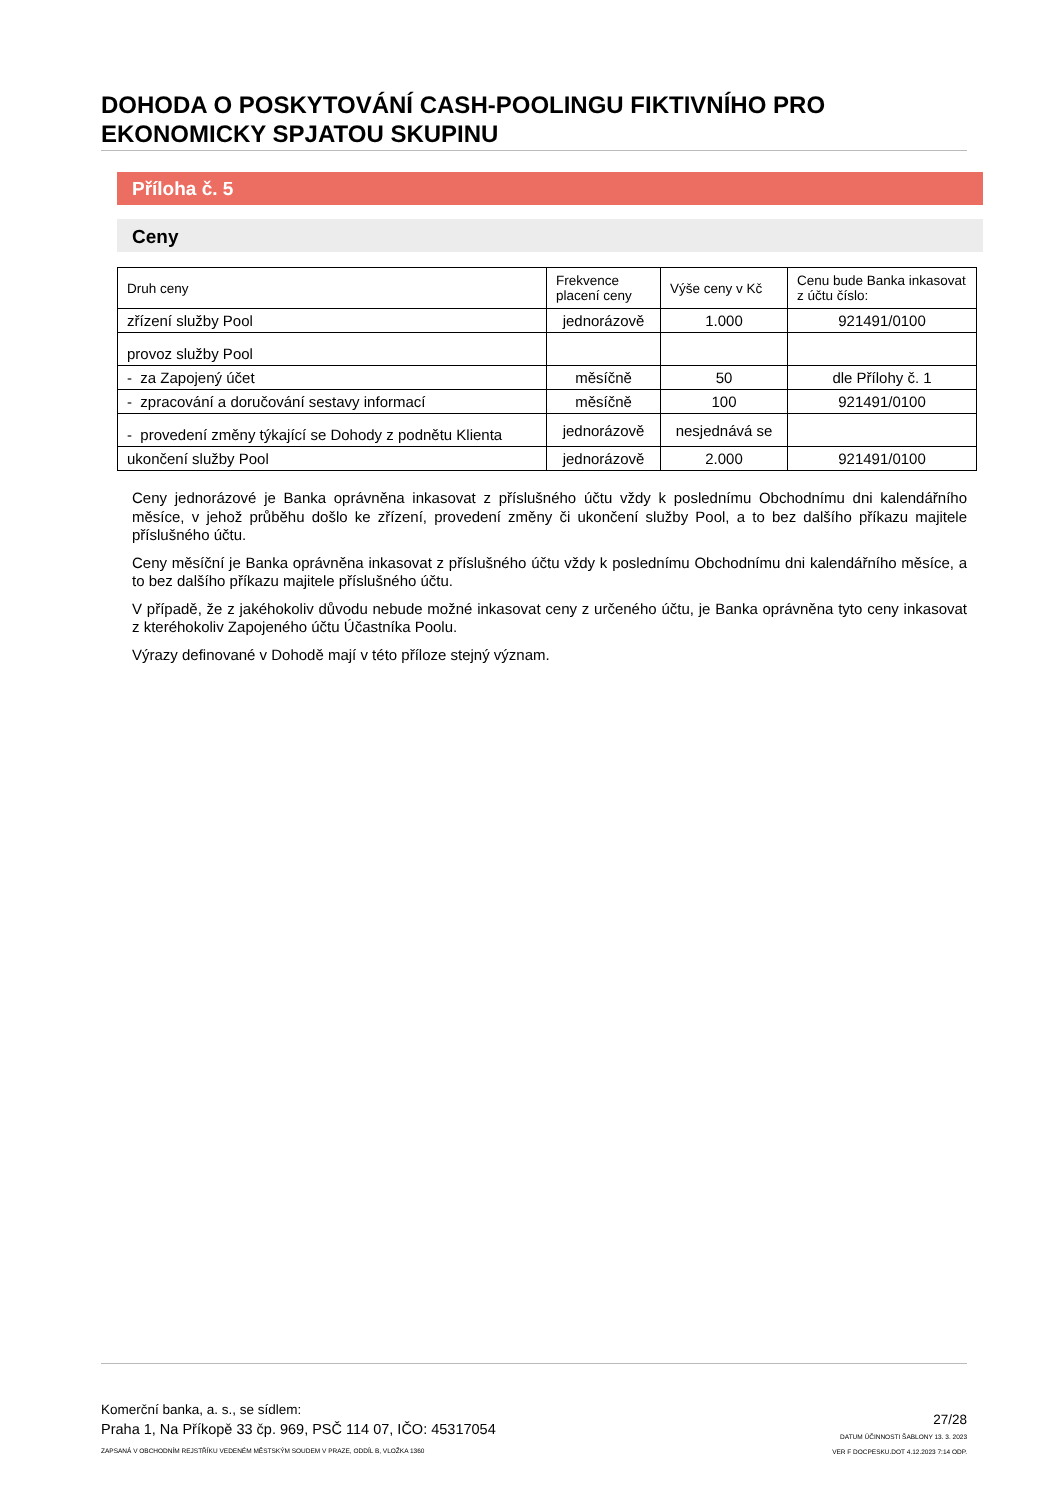DOHODA O POSKYTOVÁNÍ CASH-POOLINGU FIKTIVNÍHO PRO EKONOMICKY SPJATOU SKUPINU
Příloha č. 5
Ceny
| Druh ceny | Frekvence placení ceny | Výše ceny v Kč | Cenu bude Banka inkasovat z účtu číslo: |
| --- | --- | --- | --- |
| zřízení služby Pool | jednorázově | 1.000 | 921491/0100 |
| provoz služby Pool | | | |
| - za Zapojený účet | měsíčně | 50 | dle Přílohy č. 1 |
| - zpracování a doručování sestavy informací | měsíčně | 100 | 921491/0100 |
| - provedení změny týkající se Dohody z podnětu Klienta | jednorázově | nesjednává se | |
| ukončení služby Pool | jednorázově | 2.000 | 921491/0100 |
Ceny jednorázové je Banka oprávněna inkasovat z příslušného účtu vždy k poslednímu Obchodnímu dni kalendářního měsíce, v jehož průběhu došlo ke zřízení, provedení změny či ukončení služby Pool, a to bez dalšího příkazu majitele příslušného účtu.
Ceny měsíční je Banka oprávněna inkasovat z příslušného účtu vždy k poslednímu Obchodnímu dni kalendářního měsíce, a to bez dalšího příkazu majitele příslušného účtu.
V případě, že z jakéhokoliv důvodu nebude možné inkasovat ceny z určeného účtu, je Banka oprávněna tyto ceny inkasovat z kteréhokoliv Zapojeného účtu Účastníka Poolu.
Výrazy definované v Dohodě mají v této příloze stejný význam.
Komerční banka, a. s., se sídlem:
Praha 1, Na Příkopě 33 čp. 969, PSČ 114 07, IČO: 45317054
ZAPSANÁ V OBCHODNÍM REJSTŘÍKU VEDENÉM MĚSTSKÝM SOUDEM V PRAZE, ODDÍL B, VLOŽKA 1360
27/28
DATUM ÚČINNOSTI ŠABLONY 13. 3. 2023
VER F DOCPESKU.DOT 4.12.2023 7:14 ODP.